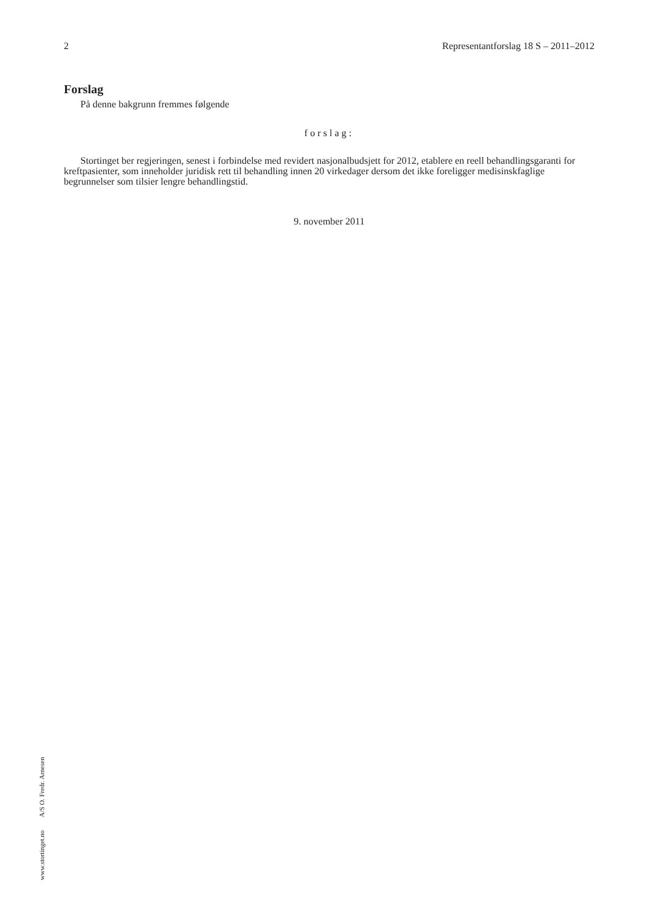2 Representantforslag 18 S – 2011–2012
Forslag
På denne bakgrunn fremmes følgende
forslag:
Stortinget ber regjeringen, senest i forbindelse med revidert nasjonalbudsjett for 2012, etablere en reell behandlingsgaranti for kreftpasienter, som inneholder juridisk rett til behandling innen 20 virkedager dersom det ikke foreligger medisinskfaglige begrunnelser som tilsier lengre behandlingstid.
9. november 2011
www.stortinget.no A/S O. Fredr. Arnesen